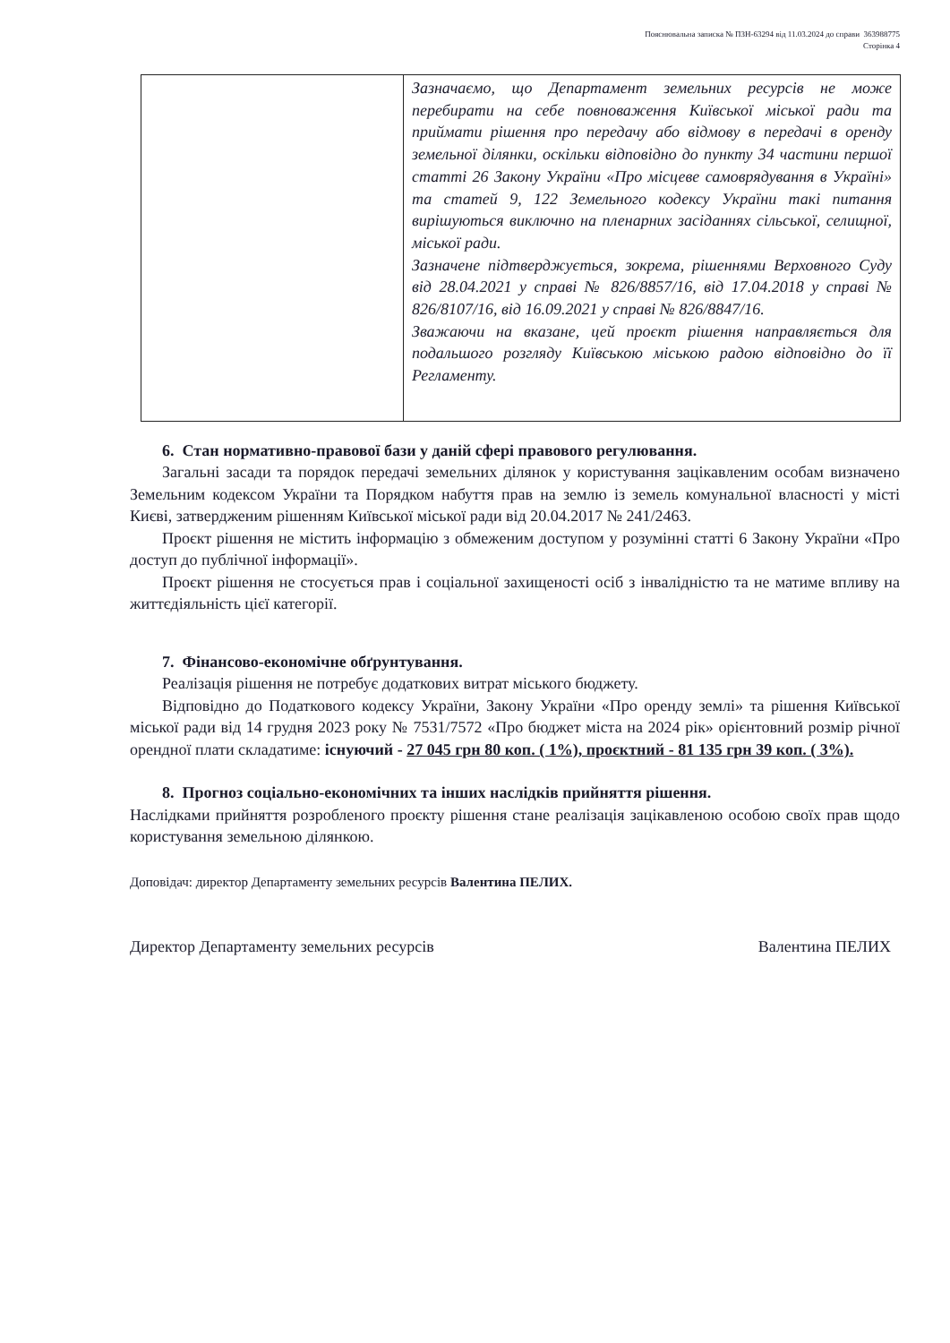Пояснювальна записка № ПЗН-63294 від 11.03.2024 до справи 363988775
Сторінка 4
| | Зазначаємо, що Департамент земельних ресурсів не може перебирати на себе повноваження Київської міської ради та приймати рішення про передачу або відмову в передачі в оренду земельної ділянки, оскільки відповідно до пункту 34 частини першої статті 26 Закону України «Про місцеве самоврядування в Україні» та статей 9, 122 Земельного кодексу України такі питання вирішуються виключно на пленарних засіданнях сільської, селищної, міської ради. Зазначене підтверджується, зокрема, рішеннями Верховного Суду від 28.04.2021 у справі № 826/8857/16, від 17.04.2018 у справі № 826/8107/16, від 16.09.2021 у справі № 826/8847/16. Зважаючи на вказане, цей проєкт рішення направляється для подальшого розгляду Київською міською радою відповідно до її Регламенту. |
6. Стан нормативно-правової бази у даній сфері правового регулювання.
Загальні засади та порядок передачі земельних ділянок у користування зацікавленим особам визначено Земельним кодексом України та Порядком набуття прав на землю із земель комунальної власності у місті Києві, затвердженим рішенням Київської міської ради від 20.04.2017 № 241/2463.
Проєкт рішення не містить інформацію з обмеженим доступом у розумінні статті 6 Закону України «Про доступ до публічної інформації».
Проєкт рішення не стосується прав і соціальної захищеності осіб з інвалідністю та не матиме впливу на життєдіяльність цієї категорії.
7. Фінансово-економічне обґрунтування.
Реалізація рішення не потребує додаткових витрат міського бюджету.
Відповідно до Податкового кодексу України, Закону України «Про оренду землі» та рішення Київської міської ради від 14 грудня 2023 року № 7531/7572 «Про бюджет міста на 2024 рік» орієнтовний розмір річної орендної плати складатиме: існуючий - 27 045 грн 80 коп. ( 1%), проєктний - 81 135 грн 39 коп. ( 3%).
8. Прогноз соціально-економічних та інших наслідків прийняття рішення.
Наслідками прийняття розробленого проєкту рішення стане реалізація зацікавленою особою своїх прав щодо користування земельною ділянкою.
Доповідач: директор Департаменту земельних ресурсів Валентина ПЕЛИХ.
Директор Департаменту земельних ресурсів Валентина ПЕЛИХ